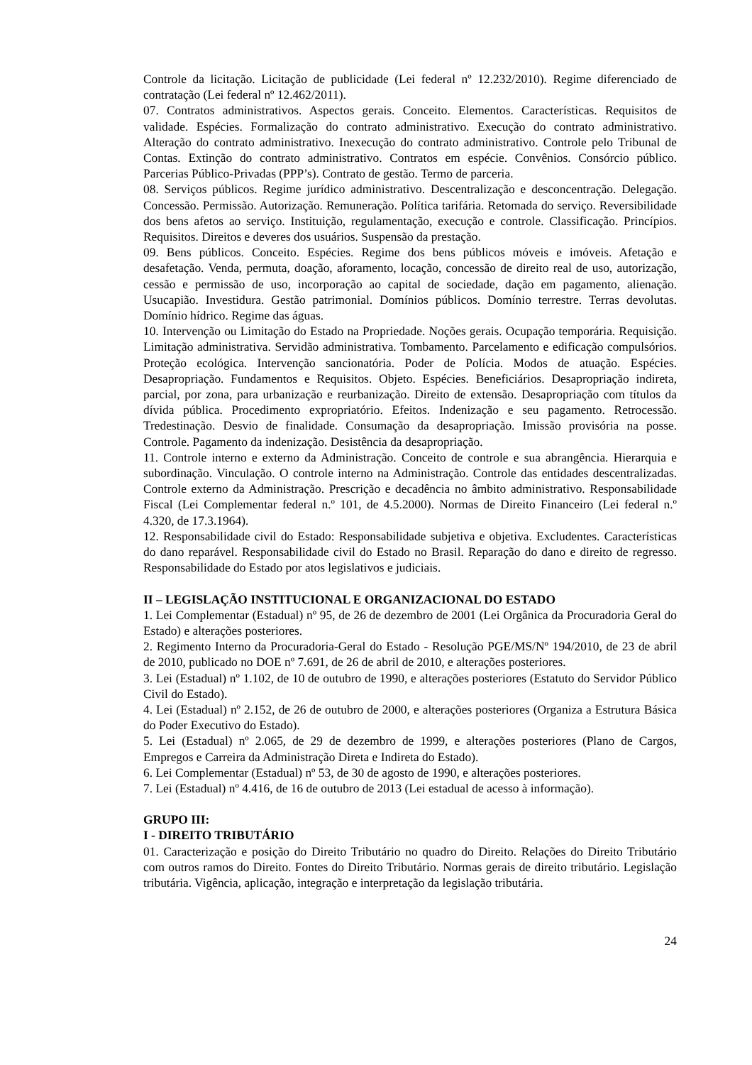Controle da licitação. Licitação de publicidade (Lei federal nº 12.232/2010). Regime diferenciado de contratação (Lei federal nº 12.462/2011).
07. Contratos administrativos. Aspectos gerais. Conceito. Elementos. Características. Requisitos de validade. Espécies. Formalização do contrato administrativo. Execução do contrato administrativo. Alteração do contrato administrativo. Inexecução do contrato administrativo. Controle pelo Tribunal de Contas. Extinção do contrato administrativo. Contratos em espécie. Convênios. Consórcio público. Parcerias Público-Privadas (PPP’s). Contrato de gestão. Termo de parceria.
08. Serviços públicos. Regime jurídico administrativo. Descentralização e desconcentração. Delegação. Concessão. Permissão. Autorização. Remuneração. Política tarifária. Retomada do serviço. Reversibilidade dos bens afetos ao serviço. Instituição, regulamentação, execução e controle. Classificação. Princípios. Requisitos. Direitos e deveres dos usuários. Suspensão da prestação.
09. Bens públicos. Conceito. Espécies. Regime dos bens públicos móveis e imóveis. Afetação e desafetação. Venda, permuta, doação, aforamento, locação, concessão de direito real de uso, autorização, cessão e permissão de uso, incorporação ao capital de sociedade, dação em pagamento, alienação. Usucapião. Investidura. Gestão patrimonial. Domínios públicos. Domínio terrestre. Terras devolutas. Domínio hídrico. Regime das águas.
10. Intervenção ou Limitação do Estado na Propriedade. Noções gerais. Ocupação temporária. Requisição. Limitação administrativa. Servidão administrativa. Tombamento. Parcelamento e edificação compulsórios. Proteção ecológica. Intervenção sancionatória. Poder de Polícia. Modos de atuação. Espécies. Desapropriação. Fundamentos e Requisitos. Objeto. Espécies. Beneficiários. Desapropriação indireta, parcial, por zona, para urbanização e reurbanização. Direito de extensão. Desapropriação com títulos da dívida pública. Procedimento expropriatório. Efeitos. Indenização e seu pagamento. Retrocessão. Tredestinação. Desvio de finalidade. Consumação da desapropriação. Imissão provisória na posse. Controle. Pagamento da indenização. Desistência da desapropriação.
11. Controle interno e externo da Administração. Conceito de controle e sua abrangência. Hierarquia e subordinação. Vinculação. O controle interno na Administração. Controle das entidades descentralizadas. Controle externo da Administração. Prescrição e decadência no âmbito administrativo. Responsabilidade Fiscal (Lei Complementar federal n.º 101, de 4.5.2000). Normas de Direito Financeiro (Lei federal n.º 4.320, de 17.3.1964).
12. Responsabilidade civil do Estado: Responsabilidade subjetiva e objetiva. Excludentes. Características do dano reparável. Responsabilidade civil do Estado no Brasil. Reparação do dano e direito de regresso. Responsabilidade do Estado por atos legislativos e judiciais.
II – LEGISLAÇÃO INSTITUCIONAL E ORGANIZACIONAL DO ESTADO
1. Lei Complementar (Estadual) nº 95, de 26 de dezembro de 2001 (Lei Orgânica da Procuradoria Geral do Estado) e alterações posteriores.
2. Regimento Interno da Procuradoria-Geral do Estado - Resolução PGE/MS/Nº 194/2010, de 23 de abril de 2010, publicado no DOE nº 7.691, de 26 de abril de 2010, e alterações posteriores.
3. Lei (Estadual) nº 1.102, de 10 de outubro de 1990, e alterações posteriores (Estatuto do Servidor Público Civil do Estado).
4. Lei (Estadual) nº 2.152, de 26 de outubro de 2000, e alterações posteriores (Organiza a Estrutura Básica do Poder Executivo do Estado).
5. Lei (Estadual) nº 2.065, de 29 de dezembro de 1999, e alterações posteriores (Plano de Cargos, Empregos e Carreira da Administração Direta e Indireta do Estado).
6. Lei Complementar (Estadual) nº 53, de 30 de agosto de 1990, e alterações posteriores.
7. Lei (Estadual) nº 4.416, de 16 de outubro de 2013 (Lei estadual de acesso à informação).
GRUPO III:
I - DIREITO TRIBUTÁRIO
01. Caracterização e posição do Direito Tributário no quadro do Direito. Relações do Direito Tributário com outros ramos do Direito. Fontes do Direito Tributário. Normas gerais de direito tributário. Legislação tributária. Vigência, aplicação, integração e interpretação da legislação tributária.
24